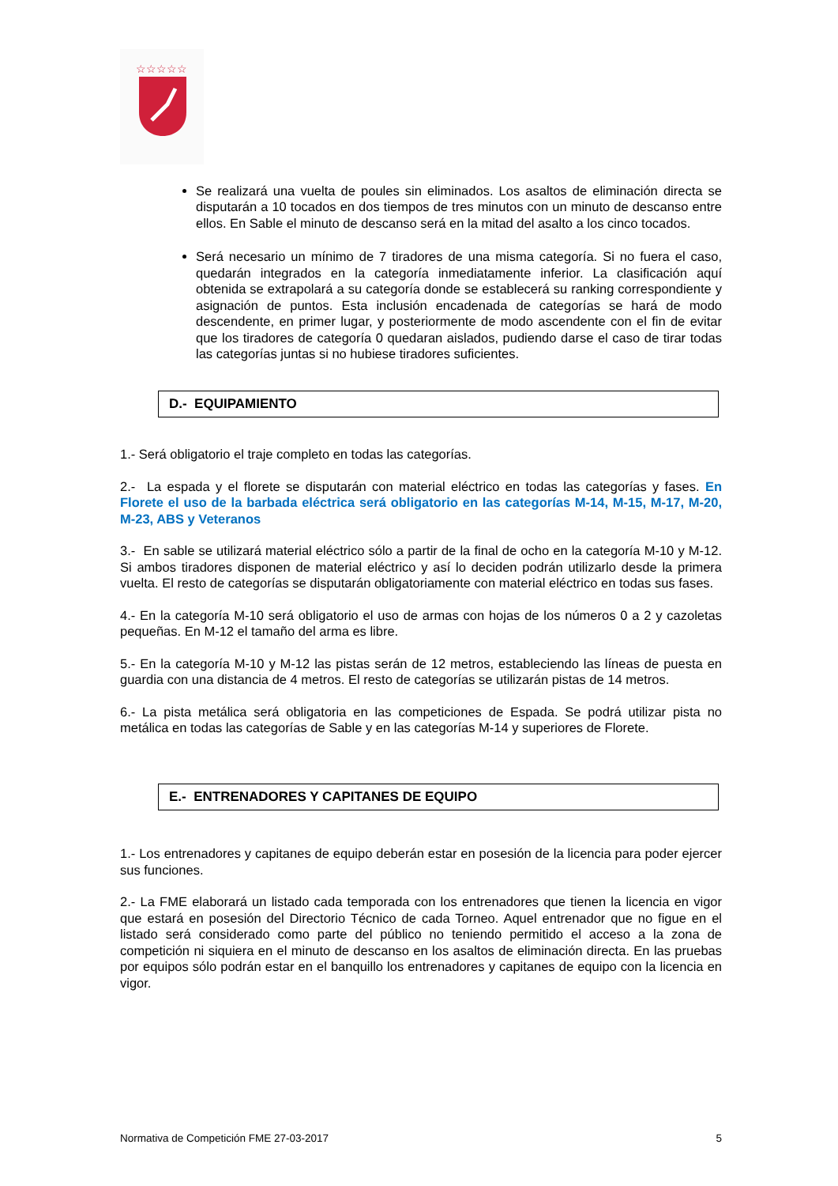☆☆☆☆☆
Se realizará una vuelta de poules sin eliminados. Los asaltos de eliminación directa se disputarán a 10 tocados en dos tiempos de tres minutos con un minuto de descanso entre ellos. En Sable el minuto de descanso será en la mitad del asalto a los cinco tocados.
Será necesario un mínimo de 7 tiradores de una misma categoría. Si no fuera el caso, quedarán integrados en la categoría inmediatamente inferior. La clasificación aquí obtenida se extrapolará a su categoría donde se establecerá su ranking correspondiente y asignación de puntos. Esta inclusión encadenada de categorías se hará de modo descendente, en primer lugar, y posteriormente de modo ascendente con el fin de evitar que los tiradores de categoría 0 quedaran aislados, pudiendo darse el caso de tirar todas las categorías juntas si no hubiese tiradores suficientes.
D.- EQUIPAMIENTO
1.- Será obligatorio el traje completo en todas las categorías.
2.- La espada y el florete se disputarán con material eléctrico en todas las categorías y fases. En Florete el uso de la barbada eléctrica será obligatorio en las categorías M-14, M-15, M-17, M-20, M-23, ABS y Veteranos
3.- En sable se utilizará material eléctrico sólo a partir de la final de ocho en la categoría M-10 y M-12. Si ambos tiradores disponen de material eléctrico y así lo deciden podrán utilizarlo desde la primera vuelta. El resto de categorías se disputarán obligatoriamente con material eléctrico en todas sus fases.
4.- En la categoría M-10 será obligatorio el uso de armas con hojas de los números 0 a 2 y cazoletas pequeñas. En M-12 el tamaño del arma es libre.
5.- En la categoría M-10 y M-12 las pistas serán de 12 metros, estableciendo las líneas de puesta en guardia con una distancia de 4 metros. El resto de categorías se utilizarán pistas de 14 metros.
6.- La pista metálica será obligatoria en las competiciones de Espada. Se podrá utilizar pista no metálica en todas las categorías de Sable y en las categorías M-14 y superiores de Florete.
E.- ENTRENADORES Y CAPITANES DE EQUIPO
1.- Los entrenadores y capitanes de equipo deberán estar en posesión de la licencia para poder ejercer sus funciones.
2.- La FME elaborará un listado cada temporada con los entrenadores que tienen la licencia en vigor que estará en posesión del Directorio Técnico de cada Torneo. Aquel entrenador que no figue en el listado será considerado como parte del público no teniendo permitido el acceso a la zona de competición ni siquiera en el minuto de descanso en los asaltos de eliminación directa. En las pruebas por equipos sólo podrán estar en el banquillo los entrenadores y capitanes de equipo con la licencia en vigor.
Normativa de Competición FME 27-03-2017 5